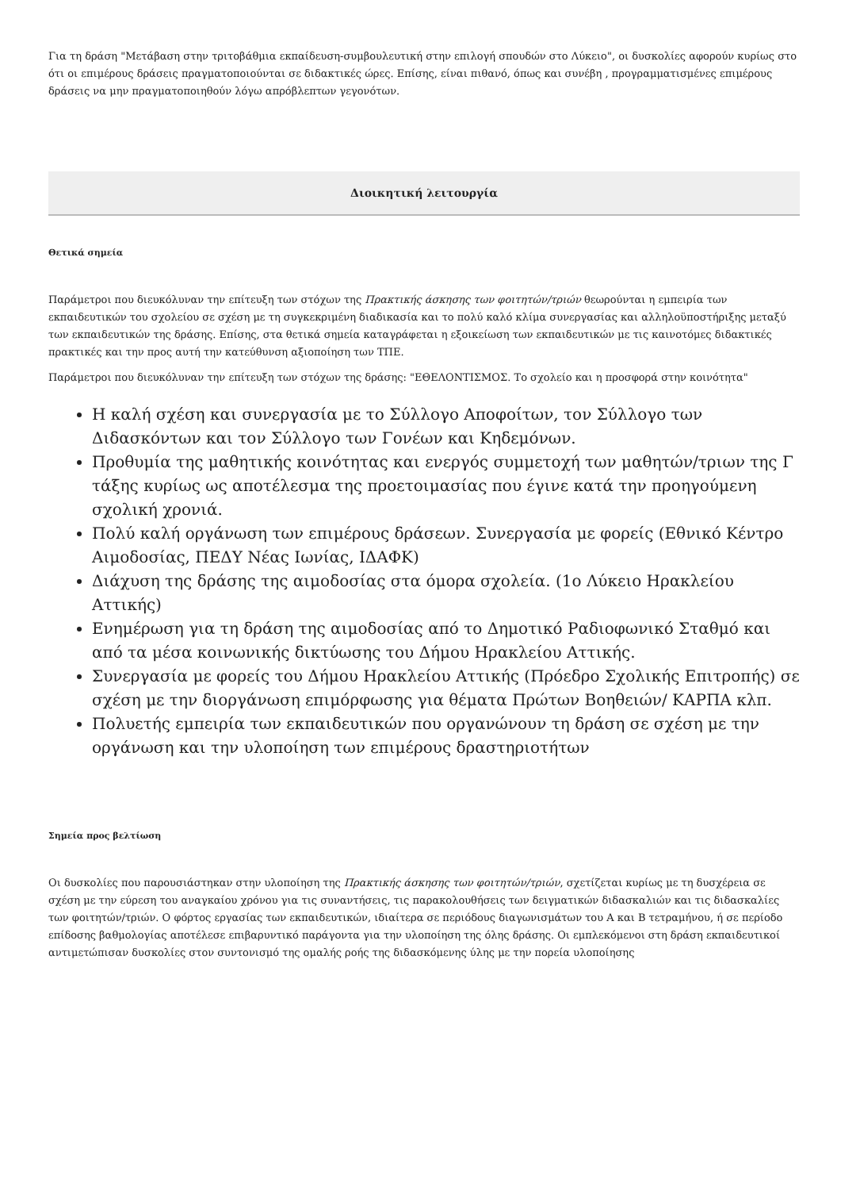Για τη δράση "Μετάβαση στην τριτοβάθμια εκπαίδευση-συμβουλευτική στην επιλογή σπουδών στο Λύκειο", οι δυσκολίες αφορούν κυρίως στο ότι οι επιμέρους δράσεις πραγματοποιούνται σε διδακτικές ώρες. Επίσης, είναι πιθανό, όπως και συνέβη , προγραμματισμένες επιμέρους δράσεις να μην πραγματοποιηθούν λόγω απρόβλεπτων γεγονότων.
Διοικητική λειτουργία
Θετικά σημεία
Παράμετροι που διευκόλυναν την επίτευξη των στόχων της Πρακτικής άσκησης των φοιτητών/τριών θεωρούνται η εμπειρία των εκπαιδευτικών του σχολείου σε σχέση με τη συγκεκριμένη διαδικασία και το πολύ καλό κλίμα συνεργασίας και αλληλοϋποστήριξης μεταξύ των εκπαιδευτικών της δράσης. Επίσης, στα θετικά σημεία καταγράφεται η εξοικείωση των εκπαιδευτικών με τις καινοτόμες διδακτικές πρακτικές και την προς αυτή την κατεύθυνση αξιοποίηση των ΤΠΕ.
Παράμετροι που διευκόλυναν την επίτευξη των στόχων της δράσης: "ΕΘΕΛΟΝΤΙΣΜΟΣ. Το σχολείο και η προσφορά στην κοινότητα"
Η καλή σχέση και συνεργασία με το Σύλλογο Αποφοίτων, τον Σύλλογο των Διδασκόντων και τον Σύλλογο των Γονέων και Κηδεμόνων.
Προθυμία της μαθητικής κοινότητας και ενεργός συμμετοχή των μαθητών/τριων της Γ τάξης κυρίως ως αποτέλεσμα της προετοιμασίας που έγινε κατά την προηγούμενη σχολική χρονιά.
Πολύ καλή οργάνωση των επιμέρους δράσεων. Συνεργασία με φορείς (Εθνικό Κέντρο Αιμοδοσίας, ΠΕΔΥ Νέας Ιωνίας, ΙΔΑΦΚ)
Διάχυση της δράσης της αιμοδοσίας στα όμορα σχολεία. (1ο Λύκειο Ηρακλείου Αττικής)
Ενημέρωση για τη δράση της αιμοδοσίας από το Δημοτικό Ραδιοφωνικό Σταθμό και από τα μέσα κοινωνικής δικτύωσης του Δήμου Ηρακλείου Αττικής.
Συνεργασία με φορείς του Δήμου Ηρακλείου Αττικής (Πρόεδρο Σχολικής Επιτροπής) σε σχέση με την διοργάνωση επιμόρφωσης για θέματα Πρώτων Βοηθειών/ ΚΑΡΠΑ κλπ.
Πολυετής εμπειρία των εκπαιδευτικών που οργανώνουν τη δράση σε σχέση με την οργάνωση και την υλοποίηση των επιμέρους δραστηριοτήτων
Σημεία προς βελτίωση
Οι δυσκολίες που παρουσιάστηκαν στην υλοποίηση της Πρακτικής άσκησης των φοιτητών/τριών, σχετίζεται κυρίως με τη δυσχέρεια σε σχέση με την εύρεση του αναγκαίου χρόνου για τις συναντήσεις, τις παρακολουθήσεις των δειγματικών διδασκαλιών και τις διδασκαλίες των φοιτητών/τριών. Ο φόρτος εργασίας των εκπαιδευτικών, ιδιαίτερα σε περιόδους διαγωνισμάτων του Α και Β τετραμήνου, ή σε περίοδο επίδοσης βαθμολογίας αποτέλεσε επιβαρυντικό παράγοντα για την υλοποίηση της όλης δράσης. Οι εμπλεκόμενοι στη δράση εκπαιδευτικοί αντιμετώπισαν δυσκολίες στον συντονισμό της ομαλής ροής της διδασκόμενης ύλης με την πορεία υλοποίησης